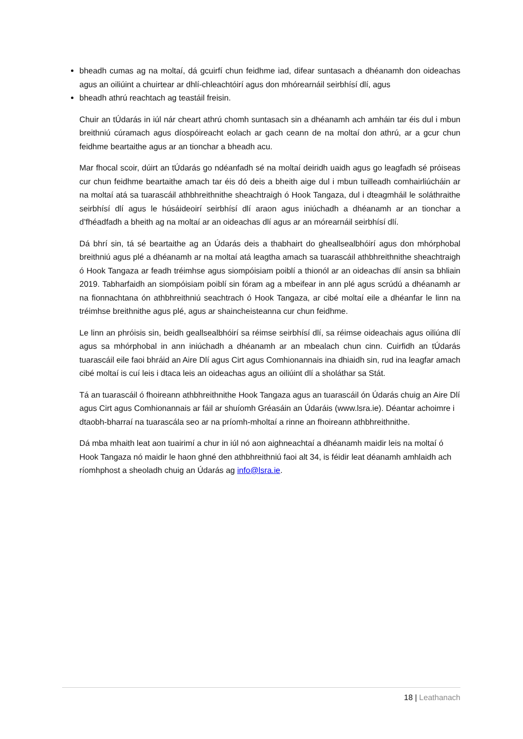bheadh cumas ag na moltaí, dá gcuirfí chun feidhme iad, difear suntasach a dhéanamh don oideachas agus an oiliúint a chuirtear ar dhlí-chleachtóirí agus don mhórearnáil seirbhísí dlí, agus
bheadh athrú reachtach ag teastáil freisin.
Chuir an tÚdarás in iúl nár cheart athrú chomh suntasach sin a dhéanamh ach amháin tar éis dul i mbun breithniú cúramach agus díospóireacht eolach ar gach ceann de na moltaí don athrú, ar a gcur chun feidhme beartaithe agus ar an tionchar a bheadh acu.
Mar fhocal scoir, dúirt an tÚdarás go ndéanfadh sé na moltaí deiridh uaidh agus go leagfadh sé próiseas cur chun feidhme beartaithe amach tar éis dó deis a bheith aige dul i mbun tuilleadh comhairliúcháin ar na moltaí atá sa tuarascáil athbhreithnithe sheachtraigh ó Hook Tangaza, dul i dteagmháil le soláthraithe seirbhísí dlí agus le húsáideoirí seirbhísí dlí araon agus iniúchadh a dhéanamh ar an tionchar a d’fhéadfadh a bheith ag na moltaí ar an oideachas dlí agus ar an mórearnáil seirbhísí dlí.
Dá bhrí sin, tá sé beartaithe ag an Údarás deis a thabhairt do gheallsealbhóirí agus don mhórphobal breithniú agus plé a dhéanamh ar na moltaí atá leagtha amach sa tuarascáil athbhreithnithe sheachtraigh ó Hook Tangaza ar feadh tréimhse agus siompóisiam poiblí a thionól ar an oideachas dlí ansin sa bhliain 2019. Tabharfaidh an siompóisiam poiblí sin fóram ag a mbeifear in ann plé agus scrúdú a dhéanamh ar na fionnachtana ón athbhreithniú seachtrach ó Hook Tangaza, ar cibé moltaí eile a dhéanfar le linn na tréimhse breithnithe agus plé, agus ar shaincheisteanna cur chun feidhme.
Le linn an phróisis sin, beidh geallsealbhóirí sa réimse seirbhísí dlí, sa réimse oideachais agus oiliúna dlí agus sa mhórphobal in ann iniúchadh a dhéanamh ar an mbealach chun cinn. Cuirfidh an tÚdarás tuarascáil eile faoi bhráid an Aire Dlí agus Cirt agus Comhionannais ina dhiaidh sin, rud ina leagfar amach cibé moltaí is cuí leis i dtaca leis an oideachas agus an oiliúint dlí a sholáthar sa Stát.
Tá an tuarascáil ó fhoireann athbhreithnithe Hook Tangaza agus an tuarascáil ón Údarás chuig an Aire Dlí agus Cirt agus Comhionannais ar fáil ar shuíomh Gréasáin an Údaráis (www.lsra.ie). Déantar achoimre i dtaobh-bharraí na tuarascála seo ar na príomh-mholtaí a rinne an fhoireann athbhreithnithe.
Dá mba mhaith leat aon tuairimí a chur in iúl nó aon aighneachtaí a dhéanamh maidir leis na moltaí ó Hook Tangaza nó maidir le haon ghné den athbhreithniú faoi alt 34, is féidir leat déanamh amhlaidh ach ríomhphost a sheoladh chuig an Údarás ag info@lsra.ie.
18 | Leathanach